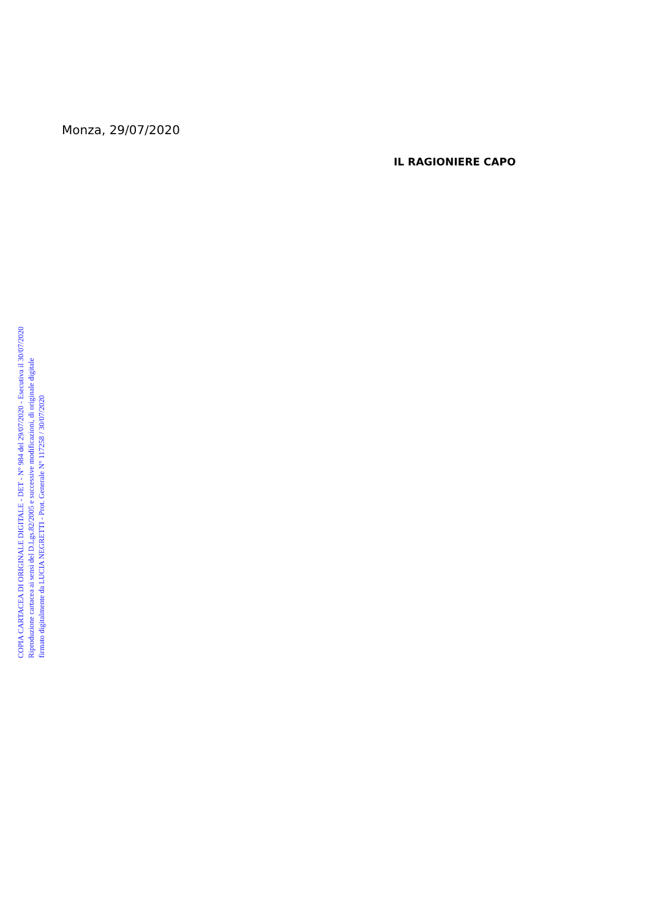Monza, 29/07/2020
IL RAGIONIERE CAPO
COPIA CARTACEA DI ORIGINALE DIGITALE - DET - N° 984 del 29/07/2020 - Esecutiva il 30/07/2020
Riproduzione cartacea ai sensi del D.Lgs.82/2005 e successive modificazioni, di originale digitale
firmato digitalmente da LUCIA NEGRETTI - Prot. Generale N° 117258 / 30/07/2020